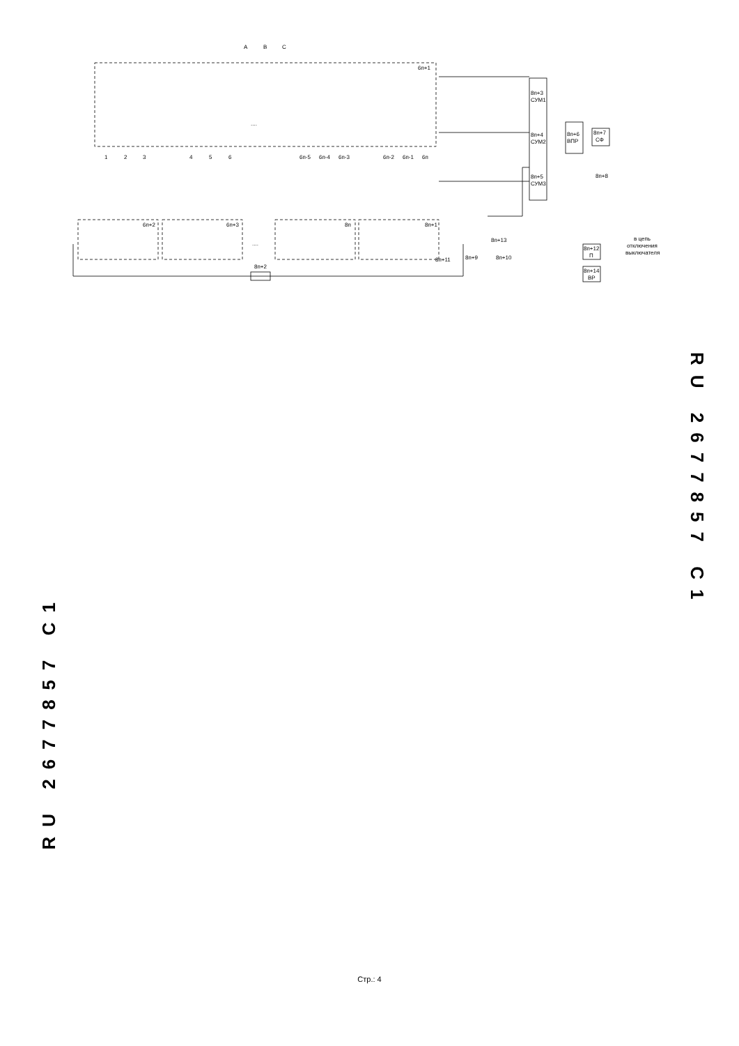A
B
C
6п+1
....
1
2
3
4
5
6
6п-5
6п-4
6п-3
6п-2
6п-1
6п
6п+2
6п+3
8п
8п+1
8п+11
8п+2
....
8п+3
СУМ1
8п+4
СУМ2
8п+5
СУМ3
8п+6
ВПР
8п+7
СФ
8п+8
8п+13
8п+9
8п+10
8п+12
П
8п+14
ВР
в цепь
отключения
выключателя
RU 2677857 C1
RU 2677857 C1
Стр.: 4